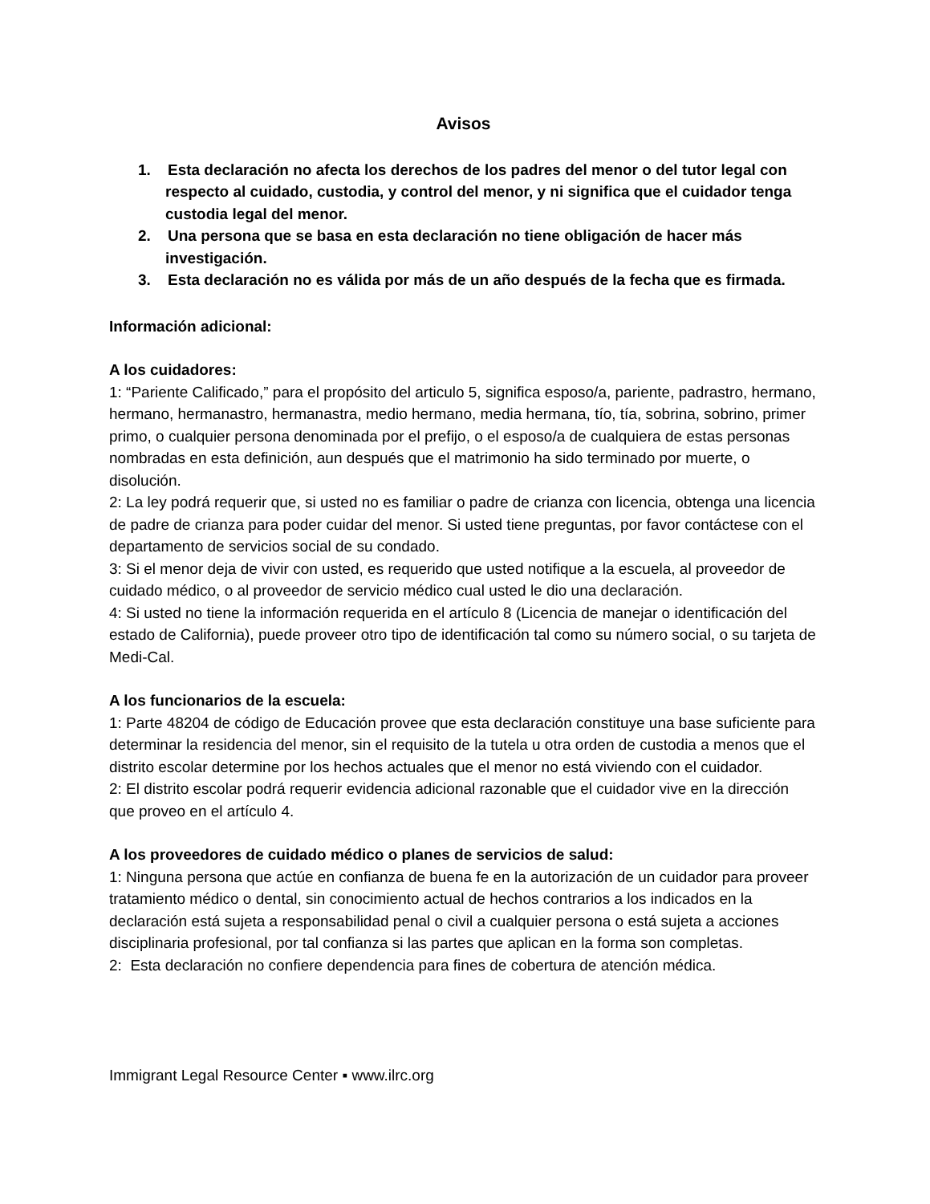Avisos
1. Esta declaración no afecta los derechos de los padres del menor o del tutor legal con respecto al cuidado, custodia, y control del menor, y ni significa que el cuidador tenga custodia legal del menor.
2. Una persona que se basa en esta declaración no tiene obligación de hacer más investigación.
3. Esta declaración no es válida por más de un año después de la fecha que es firmada.
Información adicional:
A los cuidadores:
1: “Pariente Calificado,” para el propósito del articulo 5, significa esposo/a, pariente, padrastro, hermano, hermano, hermanastro, hermanastra, medio hermano, media hermana, tío, tía, sobrina, sobrino, primer primo, o cualquier persona denominada por el prefijo, o el esposo/a de cualquiera de estas personas nombradas en esta definición, aun después que el matrimonio ha sido terminado por muerte, o disolución.
2: La ley podrá requerir que, si usted no es familiar o padre de crianza con licencia, obtenga una licencia de padre de crianza para poder cuidar del menor. Si usted tiene preguntas, por favor contáctese con el departamento de servicios social de su condado.
3: Si el menor deja de vivir con usted, es requerido que usted notifique a la escuela, al proveedor de cuidado médico, o al proveedor de servicio médico cual usted le dio una declaración.
4: Si usted no tiene la información requerida en el artículo 8 (Licencia de manejar o identificación del estado de California), puede proveer otro tipo de identificación tal como su número social, o su tarjeta de Medi-Cal.
A los funcionarios de la escuela:
1: Parte 48204 de código de Educación provee que esta declaración constituye una base suficiente para determinar la residencia del menor, sin el requisito de la tutela u otra orden de custodia a menos que el distrito escolar determine por los hechos actuales que el menor no está viviendo con el cuidador.
2: El distrito escolar podrá requerir evidencia adicional razonable que el cuidador vive en la dirección que proveo en el artículo 4.
A los proveedores de cuidado médico o planes de servicios de salud:
1: Ninguna persona que actúe en confianza de buena fe en la autorización de un cuidador para proveer tratamiento médico o dental, sin conocimiento actual de hechos contrarios a los indicados en la declaración está sujeta a responsabilidad penal o civil a cualquier persona o está sujeta a acciones disciplinaria profesional, por tal confianza si las partes que aplican en la forma son completas.
2: Esta declaración no confiere dependencia para fines de cobertura de atención médica.
Immigrant Legal Resource Center ▪ www.ilrc.org